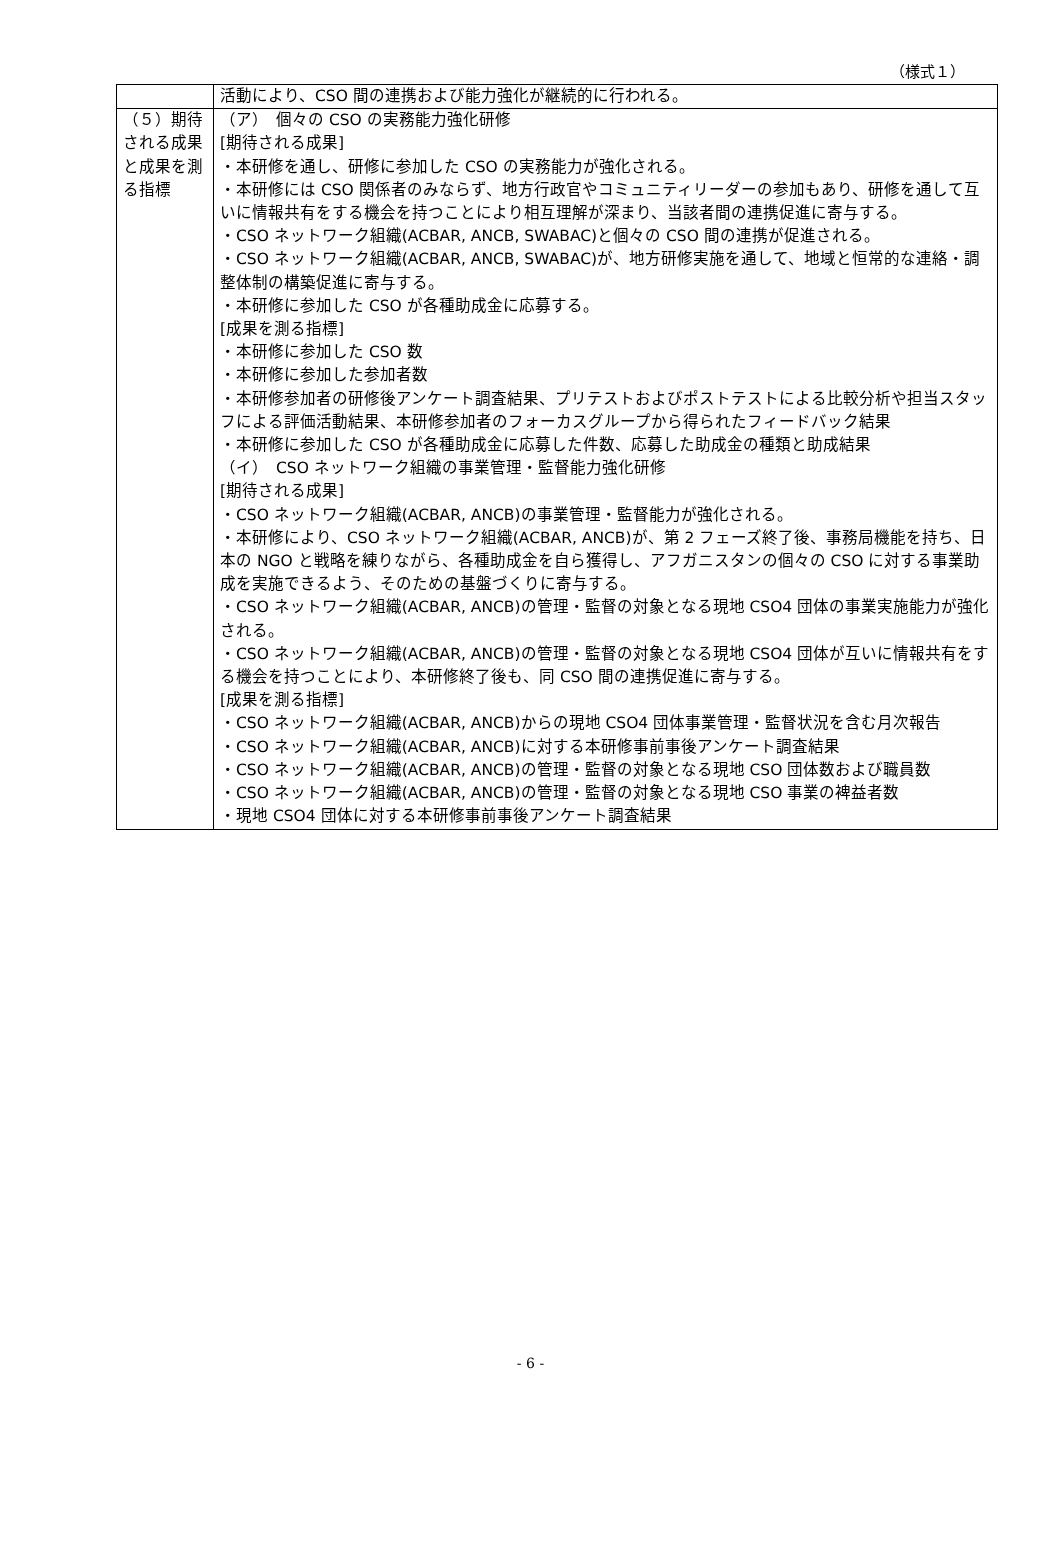（様式１）
| | 活動により、CSO 間の連携および能力強化が継続的に行われる。 |
| （５）期待される成果と成果を測る指標 | （ア） 個々の CSO の実務能力強化研修 [期待される成果] ・本研修を通し、研修に参加した CSO の実務能力が強化される。 ・本研修には CSO 関係者のみならず、地方行政官やコミュニティリーダーの参加もあり、研修を通して互いに情報共有をする機会を持つことにより相互理解が深まり、当該者間の連携促進に寄与する。 ・CSO ネットワーク組織(ACBAR, ANCB, SWABAC)と個々の CSO 間の連携が促進される。 ・CSO ネットワーク組織(ACBAR, ANCB, SWABAC)が、地方研修実施を通して、地域と恒常的な連絡・調整体制の構築促進に寄与する。 ・本研修に参加した CSO が各種助成金に応募する。 [成果を測る指標] ・本研修に参加した CSO 数 ・本研修に参加した参加者数 ・本研修参加者の研修後アンケート調査結果、プリテストおよびポストテストによる比較分析や担当スタッフによる評価活動結果、本研修参加者のフォーカスグループから得られたフィードバック結果 ・本研修に参加した CSO が各種助成金に応募した件数、応募した助成金の種類と助成結果 （イ） CSO ネットワーク組織の事業管理・監督能力強化研修 [期待される成果] ・CSO ネットワーク組織(ACBAR, ANCB)の事業管理・監督能力が強化される。 ・本研修により、CSO ネットワーク組織(ACBAR, ANCB)が、第 2 フェーズ終了後、事務局機能を持ち、日本の NGO と戦略を練りながら、各種助成金を自ら獲得し、アフガニスタンの個々の CSO に対する事業助成を実施できるよう、そのための基盤づくりに寄与する。 ・CSO ネットワーク組織(ACBAR, ANCB)の管理・監督の対象となる現地 CSO4 団体の事業実施能力が強化される。 ・CSO ネットワーク組織(ACBAR, ANCB)の管理・監督の対象となる現地 CSO4 団体が互いに情報共有をする機会を持つことにより、本研修終了後も、同 CSO 間の連携促進に寄与する。 [成果を測る指標] ・CSO ネットワーク組織(ACBAR, ANCB)からの現地 CSO4 団体事業管理・監督状況を含む月次報告 ・CSO ネットワーク組織(ACBAR, ANCB)に対する本研修事前事後アンケート調査結果 ・CSO ネットワーク組織(ACBAR, ANCB)の管理・監督の対象となる現地 CSO 団体数および職員数 ・CSO ネットワーク組織(ACBAR, ANCB)の管理・監督の対象となる現地 CSO 事業の裨益者数 ・現地 CSO4 団体に対する本研修事前事後アンケート調査結果 |
- 6 -